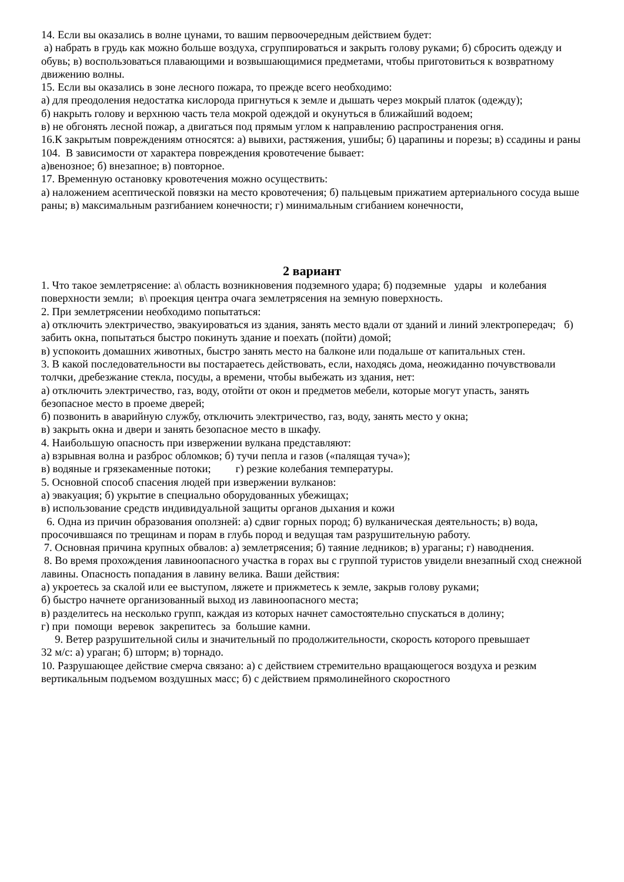14. Если вы оказались в волне цунами, то вашим первоочередным действием будет:
а) набрать в грудь как можно больше воздуха, сгруппироваться и закрыть голову руками; б) сбросить одежду и обувь; в) воспользоваться плавающими и возвышающимися предметами, чтобы приготовиться к возвратному движению волны.
15. Если вы оказались в зоне лесного пожара, то прежде всего необходимо:
а) для преодоления недостатка кислорода пригнуться к земле и дышать через мокрый платок (одежду);
б) накрыть голову и верхнюю часть тела мокрой одеждой и окунуться в ближайший водоем;
в) не обгонять лесной пожар, а двигаться под прямым углом к направлению распространения огня.
16.К закрытым повреждениям относятся: а) вывихи, растяжения, ушибы; б) царапины и порезы; в) ссадины и раны
104. В зависимости от характера повреждения кровотечение бывает:
а)венозное; б) внезапное; в) повторное.
17. Временную остановку кровотечения можно осуществить:
а) наложением асептической повязки на место кровотечения; б) пальцевым прижатием артериального сосуда выше раны; в) максимальным разгибанием конечности; г) минимальным сгибанием конечности,
2 вариант
1. Что такое землетрясение: а\ область возникновения подземного удара; б) подземные удары и колебания поверхности земли; в\ проекция центра очага землетрясения на земную поверхность.
2. При землетрясении необходимо попытаться:
а) отключить электричество, эвакуироваться из здания, занять место вдали от зданий и линий электропередач; б) забить окна, попытаться быстро покинуть здание и поехать (пойти) домой;
в) успокоить домашних животных, быстро занять место на балконе или подальше от капитальных стен.
3. В какой последовательности вы постараетесь действовать, если, находясь дома, неожиданно почувствовали толчки, дребезжание стекла, посуды, а времени, чтобы выбежать из здания, нет:
а) отключить электричество, газ, воду, отойти от окон и предметов мебели, которые могут упасть, занять безопасное место в проеме дверей;
б) позвонить в аварийную службу, отключить электричество, газ, воду, занять место у окна;
в) закрыть окна и двери и занять безопасное место в шкафу.
4. Наибольшую опасность при извержении вулкана представляют:
а) взрывная волна и разброс обломков; б) тучи пепла и газов («палящая туча»);
в) водяные и грязекаменные потоки; г) резкие колебания температуры.
5. Основной способ спасения людей при извержении вулканов:
а) эвакуация; б) укрытие в специально оборудованных убежищах;
в) использование средств индивидуальной защиты органов дыхания и кожи
6. Одна из причин образования оползней: а) сдвиг горных пород; б) вулканическая деятельность; в) вода, просочившаяся по трещинам и порам в глубь пород и ведущая там разрушительную работу.
7. Основная причина крупных обвалов: а) землетрясения; б) таяние ледников; в) ураганы; г) наводнения.
8. Во время прохождения лавиноопасного участка в горах вы с группой туристов увидели внезапный сход снежной лавины. Опасность попадания в лавину велика. Ваши действия:
а) укроетесь за скалой или ее выступом, ляжете и прижметесь к земле, закрыв голову руками;
б) быстро начнете организованный выход из лавиноопасного места;
в) разделитесь на несколько групп, каждая из которых начнет самостоятельно спускаться в долину;
г) при помощи веревок закрепитесь за большие камни.
9. Ветер разрушительной силы и значительный по продолжительности, скорость которого превышает
32 м/с: а) ураган; б) шторм; в) торнадо.
10. Разрушающее действие смерча связано: а) с действием стремительно вращающегося воздуха и резким вертикальным подъемом воздушных масс; б) с действием прямолинейного скоростного